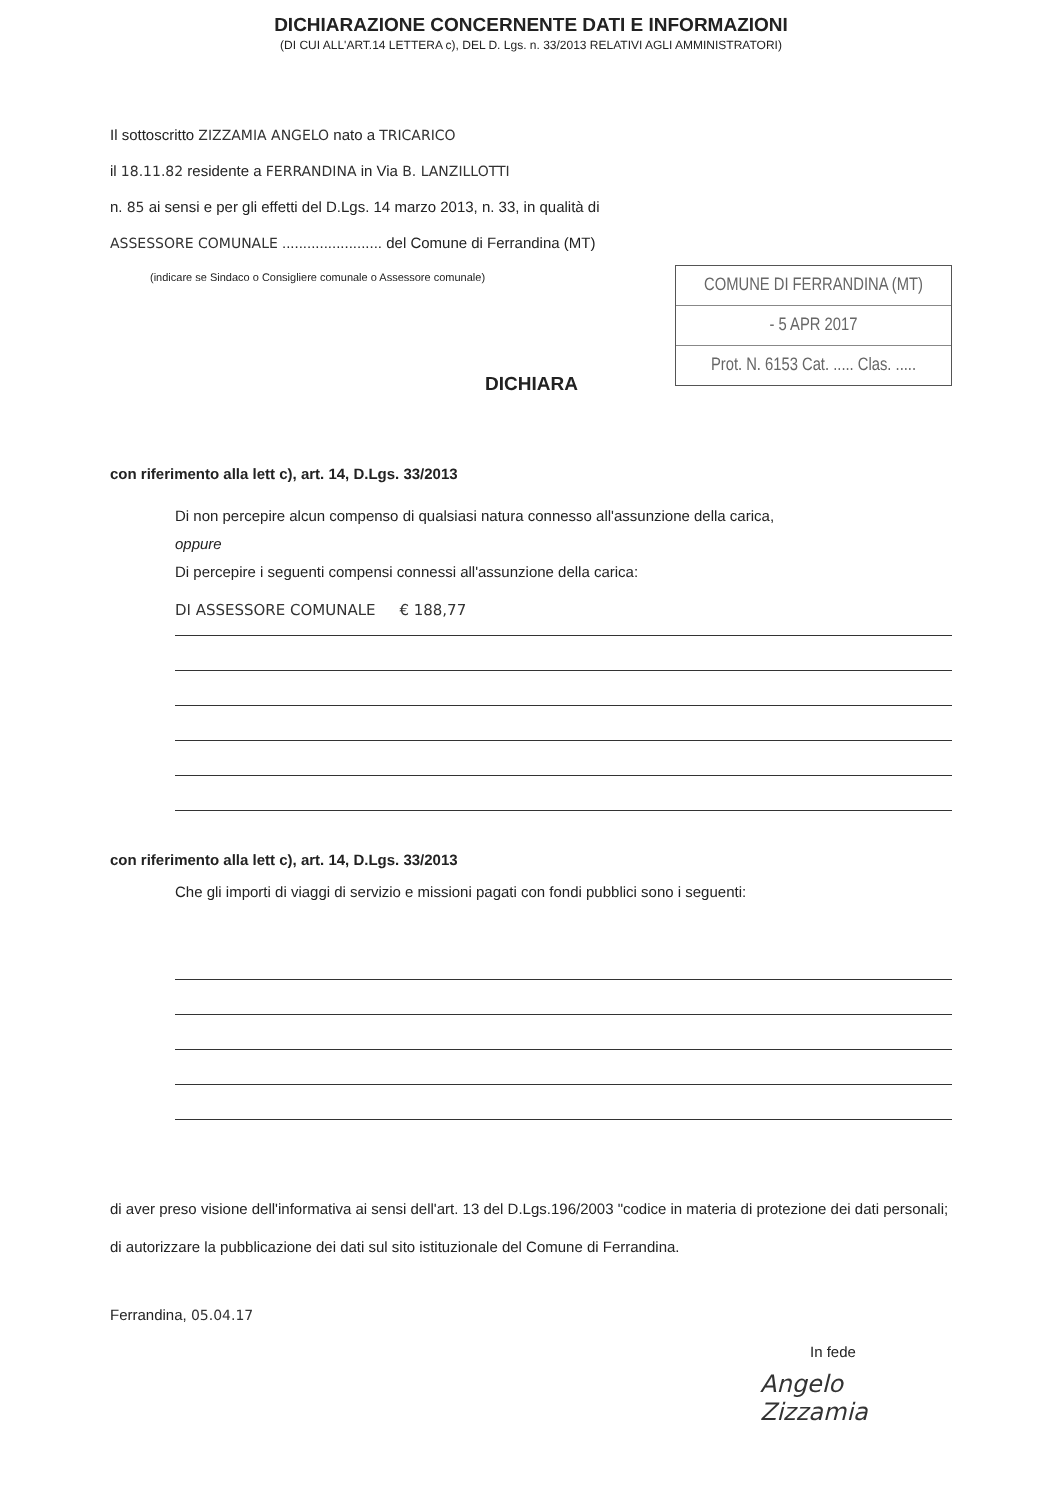DICHIARAZIONE CONCERNENTE DATI E INFORMAZIONI
(DI CUI ALL'ART.14 LETTERA c), DEL D. Lgs. n. 33/2013 RELATIVI AGLI AMMINISTRATORI)
Il sottoscritto ZIZZAMIA ANGELO nato a TRICARICO
il 18.11.82 residente a FERRANDINA in Via B. LANZILLOTTI
n. 85 ai sensi e per gli effetti del D.Lgs. 14 marzo 2013, n. 33, in qualità di
ASSESSORE COMUNALE ........................ del Comune di Ferrandina (MT)
COMUNE DI FERRANDINA (MT)
- 5 APR 2017
Prot. N. 6153 Cat. ..... Clas. .....
(indicare se Sindaco o Consigliere comunale o Assessore comunale)
DICHIARA
con riferimento alla lett c), art. 14, D.Lgs. 33/2013
Di non percepire alcun compenso di qualsiasi natura connesso all'assunzione della carica,
oppure
Di percepire i seguenti compensi connessi all'assunzione della carica:
DI ASSESSORE COMUNALE € 188,77
con riferimento alla lett c), art. 14, D.Lgs. 33/2013
Che gli importi di viaggi di servizio e missioni pagati con fondi pubblici sono i seguenti:
di aver preso visione dell'informativa ai sensi dell'art. 13 del D.Lgs.196/2003 "codice in materia di protezione dei dati personali;
di autorizzare la pubblicazione dei dati sul sito istituzionale del Comune di Ferrandina.
Ferrandina, 05.04.17
In fede
Angelo Zizzamia